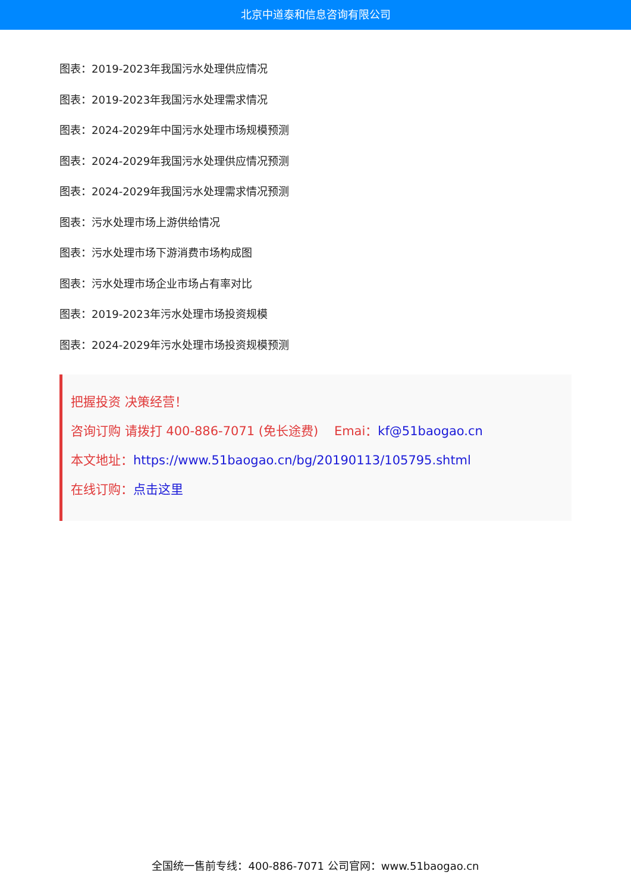北京中道泰和信息咨询有限公司
图表：2019-2023年我国污水处理供应情况
图表：2019-2023年我国污水处理需求情况
图表：2024-2029年中国污水处理市场规模预测
图表：2024-2029年我国污水处理供应情况预测
图表：2024-2029年我国污水处理需求情况预测
图表：污水处理市场上游供给情况
图表：污水处理市场下游消费市场构成图
图表：污水处理市场企业市场占有率对比
图表：2019-2023年污水处理市场投资规模
图表：2024-2029年污水处理市场投资规模预测
把握投资 决策经营！
咨询订购 请拨打 400-886-7071 (免长途费) Emai：kf@51baogao.cn
本文地址：https://www.51baogao.cn/bg/20190113/105795.shtml
在线订购：点击这里
全国统一售前专线：400-886-7071 公司官网：www.51baogao.cn